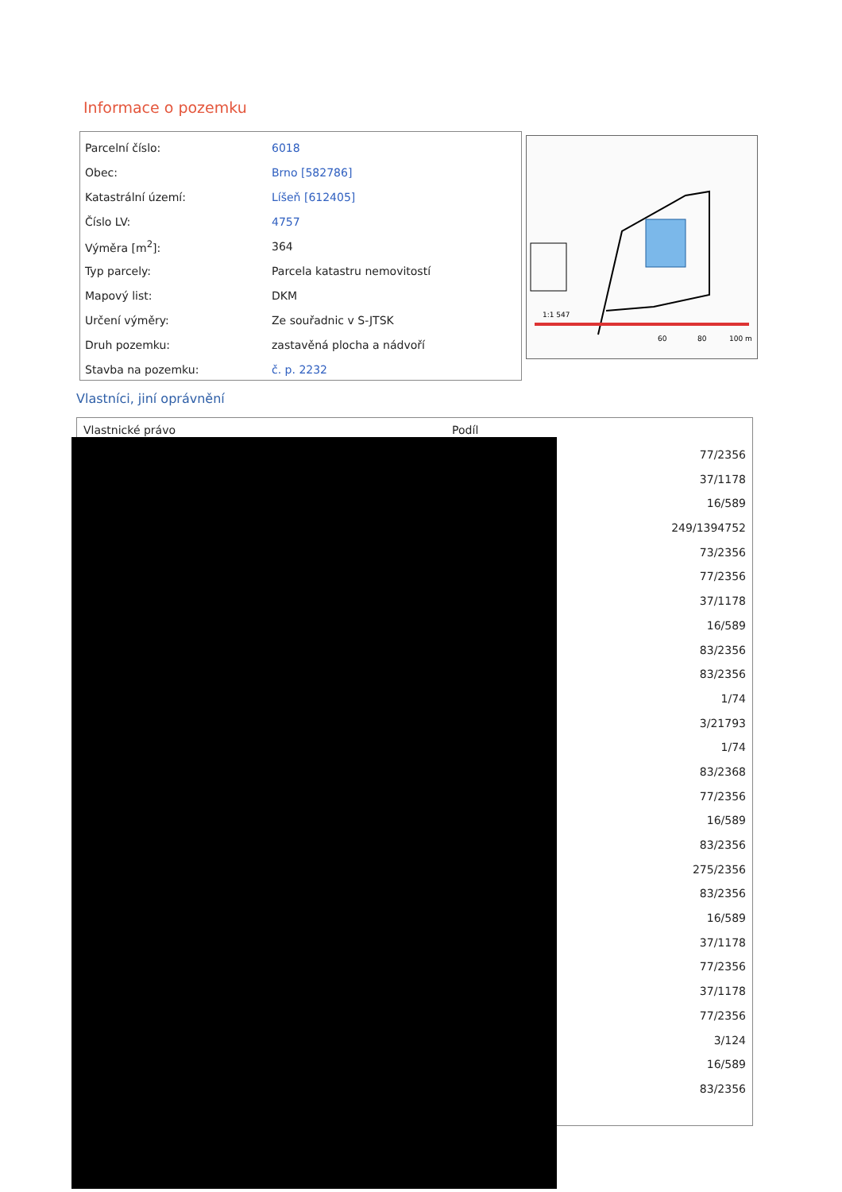Informace o pozemku
| Parcelní číslo: | 6018 |
| Obec: | Brno [582786] |
| Katastrální území: | Líšeň [612405] |
| Číslo LV: | 4757 |
| Výměra [m<sup>2</sup>]: | 364 |
| Typ parcely: | Parcela katastru nemovitostí |
| Mapový list: | DKM |
| Určení výměry: | Ze souřadnic v S-JTSK |
| Druh pozemku: | zastavěná plocha a nádvoří |
| Stavba na pozemku: | č. p. 2232 |
1:1 547
60
80
100 m
Vlastníci, jiní oprávnění
| Vlastnické právo | Podíl |
| --- | --- |
| | 77/2356 |
| | 37/1178 |
| | 16/589 |
| | 249/1394752 |
| | 73/2356 |
| | 77/2356 |
| | 37/1178 |
| | 16/589 |
| | 83/2356 |
| | 83/2356 |
| | 1/74 |
| | 3/21793 |
| | 1/74 |
| | 83/2368 |
| | 77/2356 |
| | 16/589 |
| | 83/2356 |
| | 275/2356 |
| | 83/2356 |
| | 16/589 |
| | 37/1178 |
| | 77/2356 |
| | 37/1178 |
| | 77/2356 |
| | 3/124 |
| | 16/589 |
| | 83/2356 |